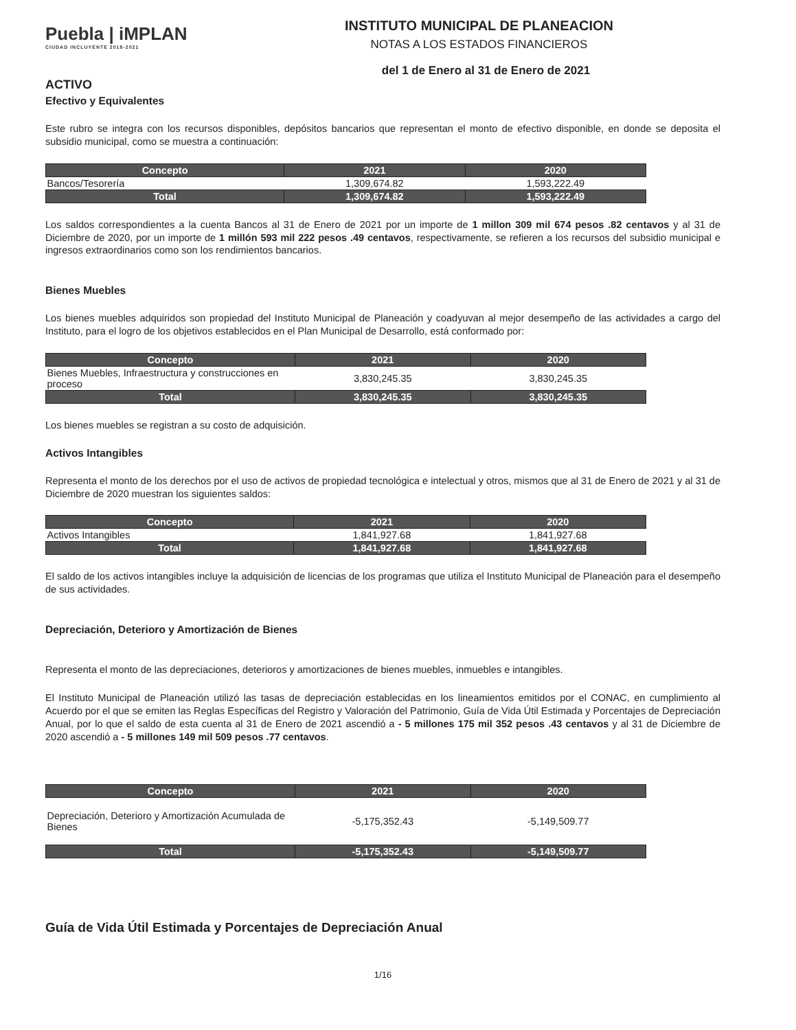Puebla | iMPLAN
CIUDAD INCLUYENTE 2018-2021
INSTITUTO MUNICIPAL DE PLANEACION
NOTAS A LOS ESTADOS FINANCIEROS
del 1 de Enero al 31 de Enero de 2021
ACTIVO
Efectivo y Equivalentes
Este rubro se integra con los recursos disponibles, depósitos bancarios que representan el monto de efectivo disponible, en donde se deposita el subsidio municipal, como se muestra a continuación:
| Concepto | 2021 | 2020 |
| --- | --- | --- |
| Bancos/Tesorería | 1,309,674.82 | 1,593,222.49 |
| Total | 1,309,674.82 | 1,593,222.49 |
Los saldos correspondientes a la cuenta Bancos al 31 de Enero de 2021 por un importe de 1 millon 309 mil 674 pesos .82 centavos y al 31 de Diciembre de 2020, por un importe de 1 millón 593 mil 222 pesos .49 centavos, respectivamente, se refieren a los recursos del subsidio municipal e ingresos extraordinarios como son los rendimientos bancarios.
Bienes Muebles
Los bienes muebles adquiridos son propiedad del Instituto Municipal de Planeación y coadyuvan al mejor desempeño de las actividades a cargo del Instituto, para el logro de los objetivos establecidos en el Plan Municipal de Desarrollo, está conformado por:
| Concepto | 2021 | 2020 |
| --- | --- | --- |
| Bienes Muebles, Infraestructura y construcciones en proceso | 3,830,245.35 | 3,830,245.35 |
| Total | 3,830,245.35 | 3,830,245.35 |
Los bienes muebles se registran a su costo de adquisición.
Activos Intangibles
Representa el monto de los derechos por el uso de activos de propiedad tecnológica e intelectual y otros, mismos que al 31 de Enero de 2021 y al 31 de Diciembre de 2020 muestran los siguientes saldos:
| Concepto | 2021 | 2020 |
| --- | --- | --- |
| Activos Intangibles | 1,841,927.68 | 1,841,927.68 |
| Total | 1,841,927.68 | 1,841,927.68 |
El saldo de los activos intangibles incluye la adquisición de licencias de los programas que utiliza el Instituto Municipal de Planeación para el desempeño de sus actividades.
Depreciación, Deterioro y Amortización de Bienes
Representa el monto de las depreciaciones, deterioros y amortizaciones de bienes muebles, inmuebles e intangibles.
El Instituto Municipal de Planeación utilizó las tasas de depreciación establecidas en los lineamientos emitidos por el CONAC, en cumplimiento al Acuerdo por el que se emiten las Reglas Específicas del Registro y Valoración del Patrimonio, Guía de Vida Útil Estimada y Porcentajes de Depreciación Anual, por lo que el saldo de esta cuenta al 31 de Enero de 2021 ascendió a - 5 millones 175 mil 352 pesos .43 centavos y al 31 de Diciembre de 2020 ascendió a - 5 millones 149 mil 509 pesos .77 centavos.
| Concepto | 2021 | 2020 |
| --- | --- | --- |
| Depreciación, Deterioro y Amortización Acumulada de Bienes | -5,175,352.43 | -5,149,509.77 |
| Total | -5,175,352.43 | -5,149,509.77 |
Guía de Vida Útil Estimada y Porcentajes de Depreciación Anual
1/16